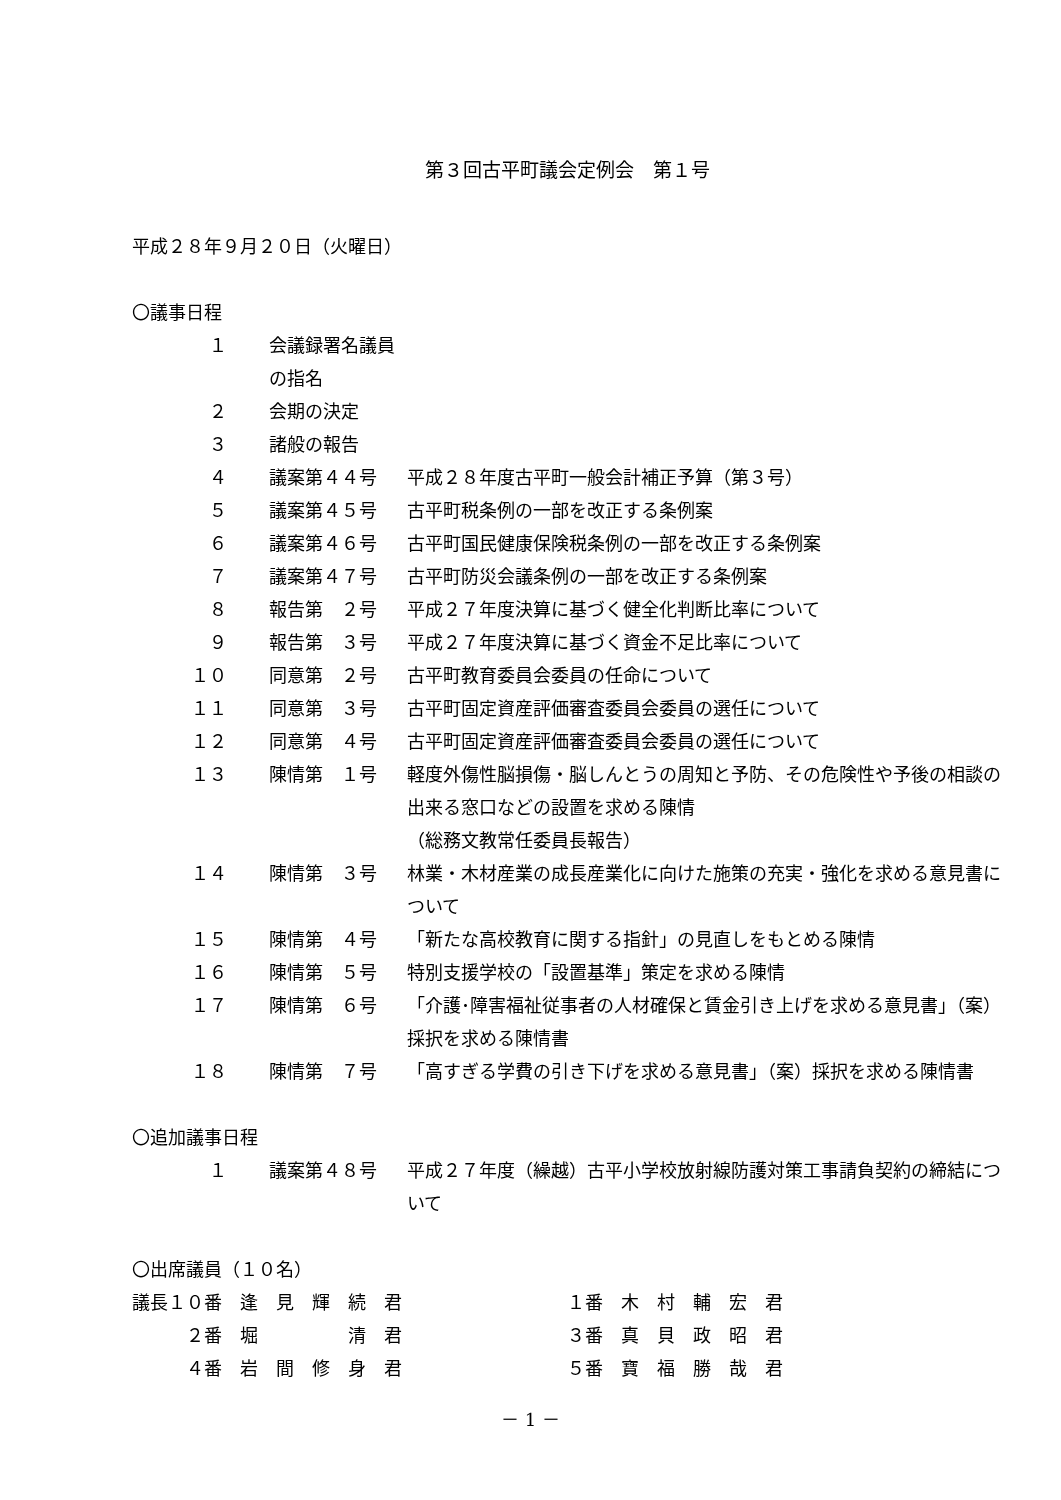第３回古平町議会定例会　第１号
平成２８年９月２０日（火曜日）
〇議事日程
| １ | 会議録署名議員の指名 | |
| ２ | 会期の決定 | |
| ３ | 諸般の報告 | |
| ４ | 議案第４４号 | 平成２８年度古平町一般会計補正予算（第３号） |
| ５ | 議案第４５号 | 古平町税条例の一部を改正する条例案 |
| ６ | 議案第４６号 | 古平町国民健康保険税条例の一部を改正する条例案 |
| ７ | 議案第４７号 | 古平町防災会議条例の一部を改正する条例案 |
| ８ | 報告第 ２号 | 平成２７年度決算に基づく健全化判断比率について |
| ９ | 報告第 ３号 | 平成２７年度決算に基づく資金不足比率について |
| １０ | 同意第 ２号 | 古平町教育委員会委員の任命について |
| １１ | 同意第 ３号 | 古平町固定資産評価審査委員会委員の選任について |
| １２ | 同意第 ４号 | 古平町固定資産評価審査委員会委員の選任について |
| １３ | 陳情第 １号 | 軽度外傷性脳損傷・脳しんとうの周知と予防、その危険性や予後の相談の出来る窓口などの設置を求める陳情 （総務文教常任委員長報告） |
| １４ | 陳情第 ３号 | 林業・木材産業の成長産業化に向けた施策の充実・強化を求める意見書について |
| １５ | 陳情第 ４号 | 「新たな高校教育に関する指針」の見直しをもとめる陳情 |
| １６ | 陳情第 ５号 | 特別支援学校の「設置基準」策定を求める陳情 |
| １７ | 陳情第 ６号 | 「介護･障害福祉従事者の人材確保と賃金引き上げを求める意見書」（案）採択を求める陳情書 |
| １８ | 陳情第 ７号 | 「高すぎる学費の引き下げを求める意見書」（案）採択を求める陳情書 |
〇追加議事日程
| １ | 議案第４８号 | 平成２７年度（繰越）古平小学校放射線防護対策工事請負契約の締結について |
〇出席議員（１０名）
| 議長１０番 逢 見 輝 続 君 | １番 木 村 輔 宏 君 |
| ２番 堀 清 君 | ３番 真 貝 政 昭 君 |
| ４番 岩 間 修 身 君 | ５番 寶 福 勝 哉 君 |
－ 1 －